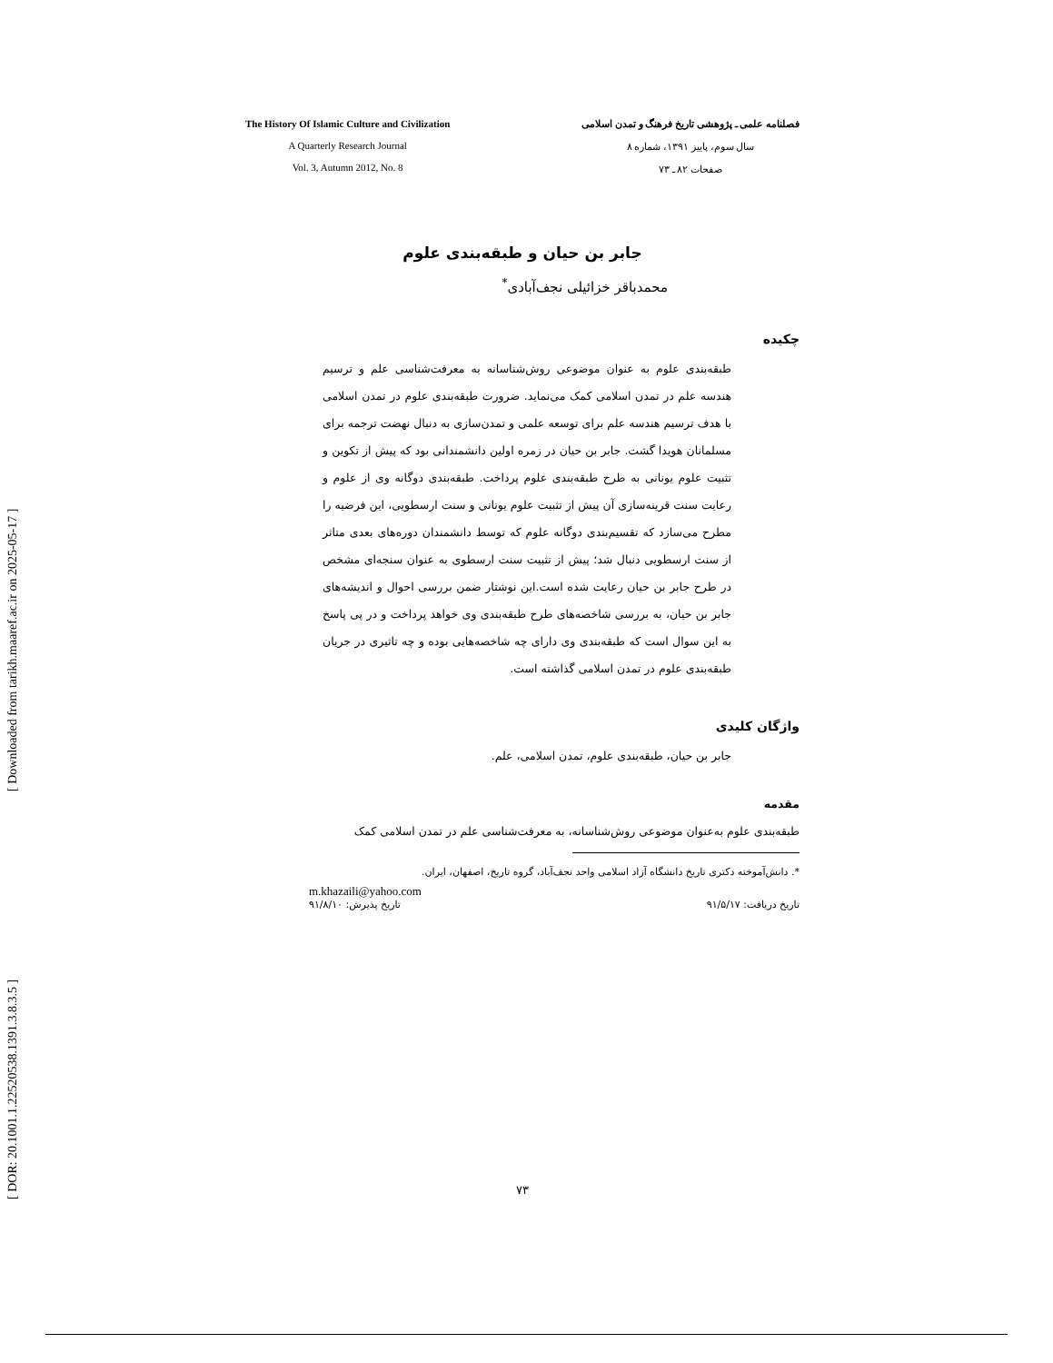[ DOR: 20.1001.1.22520538.1391.3.8.3.5 ] [ Downloaded from tarikh.maaref.ac.ir on 2025-05-17 ]
The History Of Islamic Culture and Civilization
A Quarterly Research Journal
Vol. 3, Autumn 2012, No. 8
فصلنامه علمی ـ پژوهشی تاریخ فرهنگ و تمدن اسلامی
سال سوم، پاییز ۱۳۹۱، شماره ۸
صفحات ۸۲ ـ ۷۳
جابر بن حیان و طبقه‌بندی علوم
محمدباقر خزائیلی نجف‌آبادی<sup>*</sup>
چکیده
طبقه‌بندی علوم به عنوان موضوعی روش‌شناسانه به معرفت‌شناسی علم و ترسیم هندسه علم در تمدن اسلامی کمک می‌نماید. ضرورت طبقه‌بندی علوم در تمدن اسلامی با هدف ترسیم هندسه علم برای توسعه علمی و تمدن‌سازی به دنبال نهضت ترجمه برای مسلمانان هویدا گشت. جابر بن حیان در زمره اولین دانشمندانی بود که پیش از تکوین و تثبیت علوم یونانی به طرح طبقه‌بندی علوم پرداخت. طبقه‌بندی دوگانه وی از علوم و رعایت سنت قرینه‌سازی آن پیش از تثبیت علوم یونانی و سنت ارسطویی، این فرضیه را مطرح می‌سازد که تقسیم‌بندی دوگانه علوم که توسط دانشمندان دوره‌های بعدی متاثر از سنت ارسطویی دنبال شد؛ پیش از تثبیت سنت ارسطوی به عنوان سنجه‌ای مشخص در طرح جابر بن حیان رعایت شده است.این نوشتار ضمن بررسی احوال و اندیشه‌های جابر بن حیان، به بررسی شاخصه‌های طرح طبقه‌بندی وی خواهد پرداخت و در پی پاسخ به این سوال است که طبقه‌بندی وی دارای چه شاخصه‌هایی بوده و چه تاثیری در جریان طبقه‌بندی علوم در تمدن اسلامی گذاشته است.
واژگان کلیدی
جابر بن حیان، طبقه‌بندی علوم، تمدن اسلامی، علم.
مقدمه
طبقه‌بندی علوم به‌عنوان موضوعی روش‌شناسانه، به معرفت‌شناسی علم در تمدن اسلامی کمک
*. دانش‌آموخته دکتری تاریخ دانشگاه آزاد اسلامی واحد نجف‌آباد، گروه تاریخ، اصفهان، ایران.
m.khazaili@yahoo.com
تاریخ دریافت: ۹۱/۵/۱۷ تاریخ پذیرش: ۹۱/۸/۱۰
۷۳